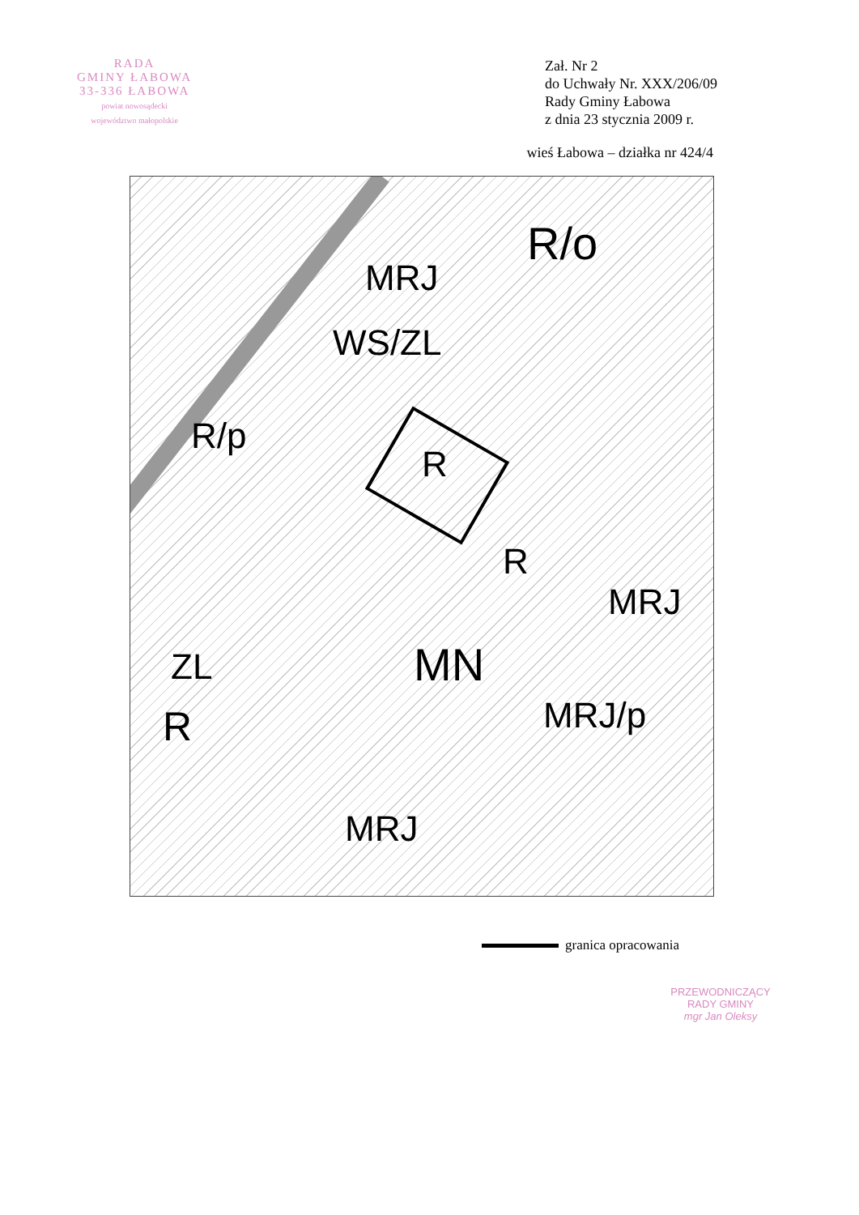RADA
GMINY ŁABOWA
33-336 ŁABOWA
powiat nowosądecki
województwo małopolskie
Zał. Nr 2
do Uchwały Nr. XXX/206/09
Rady Gminy Łabowa
z dnia 23 stycznia 2009 r.
wieś Łabowa – działka nr 424/4
R/o
MRJ
WS/ZL
R/p
R
R
MRJ
MN ZL
MRJ/p R
MRJ
granica opracowania
PRZEWODNICZĄCY
RADY GMINY
mgr Jan Oleksy